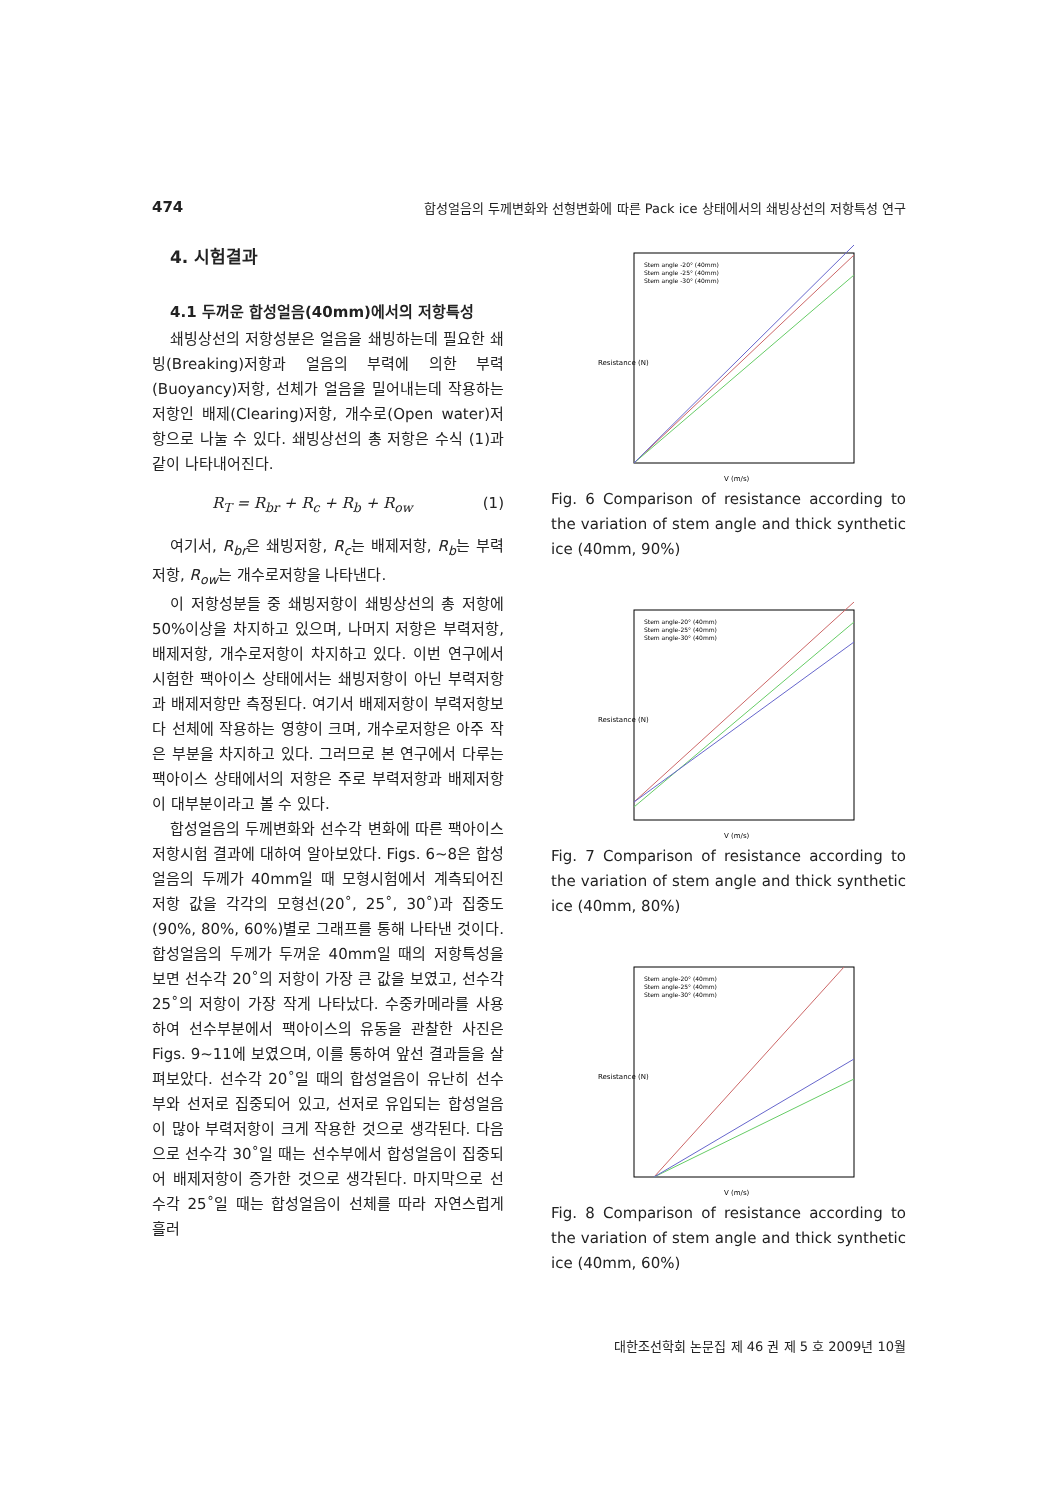474 합성얼음의 두께변화와 선형변화에 따른 Pack ice 상태에서의 쇄빙상선의 저항특성 연구
4. 시험결과
4.1 두꺼운 합성얼음(40mm)에서의 저항특성
쇄빙상선의 저항성분은 얼음을 쇄빙하는데 필요한 쇄빙(Breaking)저항과 얼음의 부력에 의한 부력(Buoyancy)저항, 선체가 얼음을 밀어내는데 작용하는 저항인 배제(Clearing)저항, 개수로(Open water)저항으로 나눌 수 있다. 쇄빙상선의 총 저항은 수식 (1)과 같이 나타내어진다.
R<sub>T</sub> = R<sub>br</sub> + R<sub>c</sub> + R<sub>b</sub> + R<sub>ow</sub> (1)
여기서, R<sub>br</sub>은 쇄빙저항, R<sub>c</sub>는 배제저항, R<sub>b</sub>는 부력저항, R<sub>ow</sub>는 개수로저항을 나타낸다.
이 저항성분들 중 쇄빙저항이 쇄빙상선의 총 저항에 50%이상을 차지하고 있으며, 나머지 저항은 부력저항, 배제저항, 개수로저항이 차지하고 있다. 이번 연구에서 시험한 팩아이스 상태에서는 쇄빙저항이 아닌 부력저항과 배제저항만 측정된다. 여기서 배제저항이 부력저항보다 선체에 작용하는 영향이 크며, 개수로저항은 아주 작은 부분을 차지하고 있다. 그러므로 본 연구에서 다루는 팩아이스 상태에서의 저항은 주로 부력저항과 배제저항이 대부분이라고 볼 수 있다.
합성얼음의 두께변화와 선수각 변화에 따른 팩아이스 저항시험 결과에 대하여 알아보았다. Figs. 6~8은 합성얼음의 두께가 40mm일 때 모형시험에서 계측되어진 저항 값을 각각의 모형선(20˚, 25˚, 30˚)과 집중도(90%, 80%, 60%)별로 그래프를 통해 나타낸 것이다. 합성얼음의 두께가 두꺼운 40mm일 때의 저항특성을 보면 선수각 20˚의 저항이 가장 큰 값을 보였고, 선수각 25˚의 저항이 가장 작게 나타났다. 수중카메라를 사용하여 선수부분에서 팩아이스의 유동을 관찰한 사진은 Figs. 9~11에 보였으며, 이를 통하여 앞선 결과들을 살펴보았다. 선수각 20˚일 때의 합성얼음이 유난히 선수부와 선저로 집중되어 있고, 선저로 유입되는 합성얼음이 많아 부력저항이 크게 작용한 것으로 생각된다. 다음으로 선수각 30˚일 때는 선수부에서 합성얼음이 집중되어 배제저항이 증가한 것으로 생각된다. 마지막으로 선수각 25˚일 때는 합성얼음이 선체를 따라 자연스럽게 흘러
Resistance (N)
V (m/s)
Stem angle -20° (40mm)
Stem angle -25° (40mm)
Stem angle -30° (40mm)
Fig. 6 Comparison of resistance according to the variation of stem angle and thick synthetic ice (40mm, 90%)
Resistance (N)
V (m/s)
Stem angle-20° (40mm)
Stem angle-25° (40mm)
Stem angle-30° (40mm)
Fig. 7 Comparison of resistance according to the variation of stem angle and thick synthetic ice (40mm, 80%)
Resistance (N)
V (m/s)
Stem angle-20° (40mm)
Stem angle-25° (40mm)
Stem angle-30° (40mm)
Fig. 8 Comparison of resistance according to the variation of stem angle and thick synthetic ice (40mm, 60%)
대한조선학회 논문집 제 46 권 제 5 호 2009년 10월